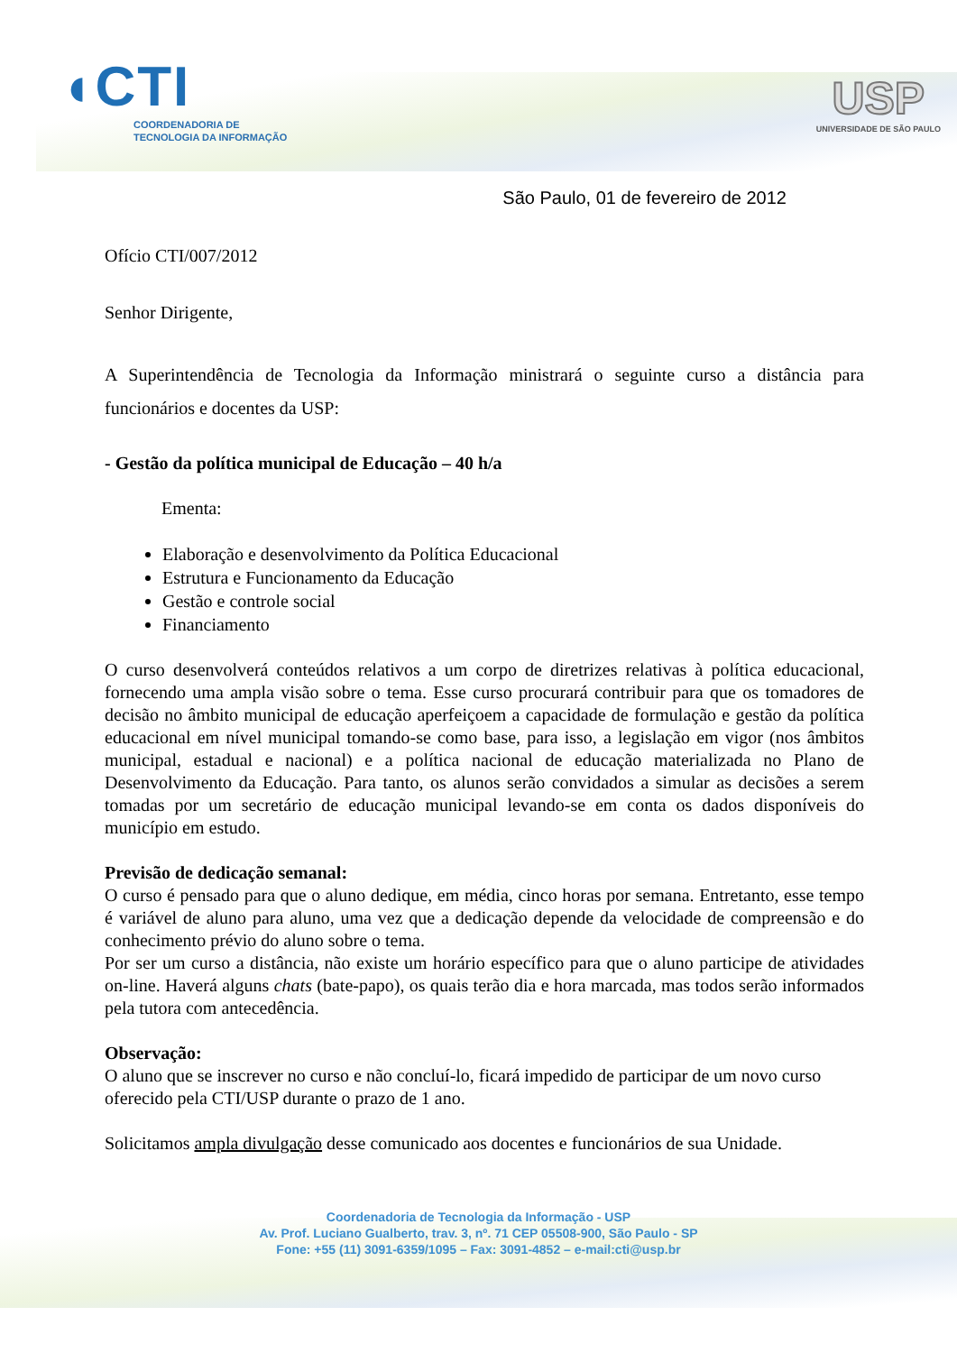◖CTI
COORDENADORIA DE
TECNOLOGIA DA INFORMAÇÃO
USP
UNIVERSIDADE DE SÃO PAULO
São Paulo, 01 de fevereiro de 2012
Ofício CTI/007/2012
Senhor Dirigente,
A Superintendência de Tecnologia da Informação ministrará o seguinte curso a distância para funcionários e docentes da USP:
- Gestão da política municipal de Educação – 40 h/a
Ementa:
Elaboração e desenvolvimento da Política Educacional
Estrutura e Funcionamento da Educação
Gestão e controle social
Financiamento
O curso desenvolverá conteúdos relativos a um corpo de diretrizes relativas à política educacional, fornecendo uma ampla visão sobre o tema. Esse curso procurará contribuir para que os tomadores de decisão no âmbito municipal de educação aperfeiçoem a capacidade de formulação e gestão da política educacional em nível municipal tomando-se como base, para isso, a legislação em vigor (nos âmbitos municipal, estadual e nacional) e a política nacional de educação materializada no Plano de Desenvolvimento da Educação. Para tanto, os alunos serão convidados a simular as decisões a serem tomadas por um secretário de educação municipal levando-se em conta os dados disponíveis do município em estudo.
Previsão de dedicação semanal:
O curso é pensado para que o aluno dedique, em média, cinco horas por semana. Entretanto, esse tempo é variável de aluno para aluno, uma vez que a dedicação depende da velocidade de compreensão e do conhecimento prévio do aluno sobre o tema.
Por ser um curso a distância, não existe um horário específico para que o aluno participe de atividades on-line. Haverá alguns chats (bate-papo), os quais terão dia e hora marcada, mas todos serão informados pela tutora com antecedência.
Observação:
O aluno que se inscrever no curso e não concluí-lo, ficará impedido de participar de um novo curso oferecido pela CTI/USP durante o prazo de 1 ano.
Solicitamos ampla divulgação desse comunicado aos docentes e funcionários de sua Unidade.
Coordenadoria de Tecnologia da Informação - USP
Av. Prof. Luciano Gualberto, trav. 3, nº. 71 CEP 05508-900, São Paulo - SP
Fone: +55 (11) 3091-6359/1095 – Fax: 3091-4852 – e-mail:cti@usp.br